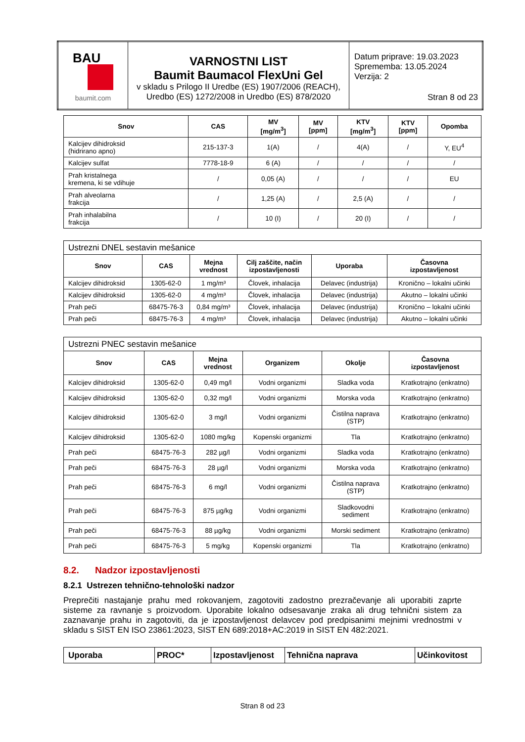| BAU baumit.com | VARNOSTNI LIST Baumit Baumacol FlexUni Gel v skladu s Prilogo II Uredbe (ES) 1907/2006 (REACH), Uredbo (ES) 1272/2008 in Uredbo (ES) 878/2020 | Datum priprave: 19.03.2023 Sprememba: 13.05.2024 Verzija: 2 Stran 8 od 23 |
| Snov | CAS | MV [mg/m<sup>3</sup>] | MV [ppm] | KTV [mg/m<sup>3</sup>] | KTV [ppm] | Opomba |
| --- | --- | --- | --- | --- | --- | --- |
| Kalcijev dihidroksid (hidrirano apno) | 215-137-3 | 1(A) | / | 4(A) | / | Y, EU<sup>4</sup> |
| Kalcijev sulfat | 7778-18-9 | 6 (A) | / | / | / | / |
| Prah kristalnega kremena, ki se vdihuje | / | 0,05 (A) | / | / | / | EU |
| Prah alveolarna frakcija | / | 1,25 (A) | / | 2,5 (A) | / | / |
| Prah inhalabilna frakcija | / | 10 (I) | / | 20 (I) | / | / |
| Ustrezni DNEL sestavin mešanice | | | | | |
| Snov | CAS | Mejna vrednost | Cilj zaščite, način izpostavljenosti | Uporaba | Časovna izpostavljenost |
| Kalcijev dihidroksid | 1305-62-0 | 1 mg/m³ | Človek, inhalacija | Delavec (industrija) | Kronično – lokalni učinki |
| Kalcijev dihidroksid | 1305-62-0 | 4 mg/m³ | Človek, inhalacija | Delavec (industrija) | Akutno – lokalni učinki |
| Prah peči | 68475-76-3 | 0,84 mg/m³ | Človek, inhalacija | Delavec (industrija) | Kronično – lokalni učinki |
| Prah peči | 68475-76-3 | 4 mg/m³ | Človek, inhalacija | Delavec (industrija) | Akutno – lokalni učinki |
| Ustrezni PNEC sestavin mešanice | | | | | |
| Snov | CAS | Mejna vrednost | Organizem | Okolje | Časovna izpostavljenost |
| Kalcijev dihidroksid | 1305-62-0 | 0,49 mg/l | Vodni organizmi | Sladka voda | Kratkotrajno (enkratno) |
| Kalcijev dihidroksid | 1305-62-0 | 0,32 mg/l | Vodni organizmi | Morska voda | Kratkotrajno (enkratno) |
| Kalcijev dihidroksid | 1305-62-0 | 3 mg/l | Vodni organizmi | Čistilna naprava (STP) | Kratkotrajno (enkratno) |
| Kalcijev dihidroksid | 1305-62-0 | 1080 mg/kg | Kopenski organizmi | Tla | Kratkotrajno (enkratno) |
| Prah peči | 68475-76-3 | 282 µg/l | Vodni organizmi | Sladka voda | Kratkotrajno (enkratno) |
| Prah peči | 68475-76-3 | 28 µg/l | Vodni organizmi | Morska voda | Kratkotrajno (enkratno) |
| Prah peči | 68475-76-3 | 6 mg/l | Vodni organizmi | Čistilna naprava (STP) | Kratkotrajno (enkratno) |
| Prah peči | 68475-76-3 | 875 µg/kg | Vodni organizmi | Sladkovodni sediment | Kratkotrajno (enkratno) |
| Prah peči | 68475-76-3 | 88 µg/kg | Vodni organizmi | Morski sediment | Kratkotrajno (enkratno) |
| Prah peči | 68475-76-3 | 5 mg/kg | Kopenski organizmi | Tla | Kratkotrajno (enkratno) |
8.2. Nadzor izpostavljenosti
8.2.1 Ustrezen tehnično-tehnološki nadzor
Preprečiti nastajanje prahu med rokovanjem, zagotoviti zadostno prezračevanje ali uporabiti zaprte sisteme za ravnanje s proizvodom. Uporabite lokalno odsesavanje zraka ali drug tehnični sistem za zaznavanje prahu in zagotoviti, da je izpostavljenost delavcev pod predpisanimi mejnimi vrednostmi v skladu s SIST EN ISO 23861:2023, SIST EN 689:2018+AC:2019 in SIST EN 482:2021.
| Uporaba | PROC* | Izpostavljenost | Tehnična naprava | Učinkovitost |
| --- | --- | --- | --- | --- |
Stran 8 od 23